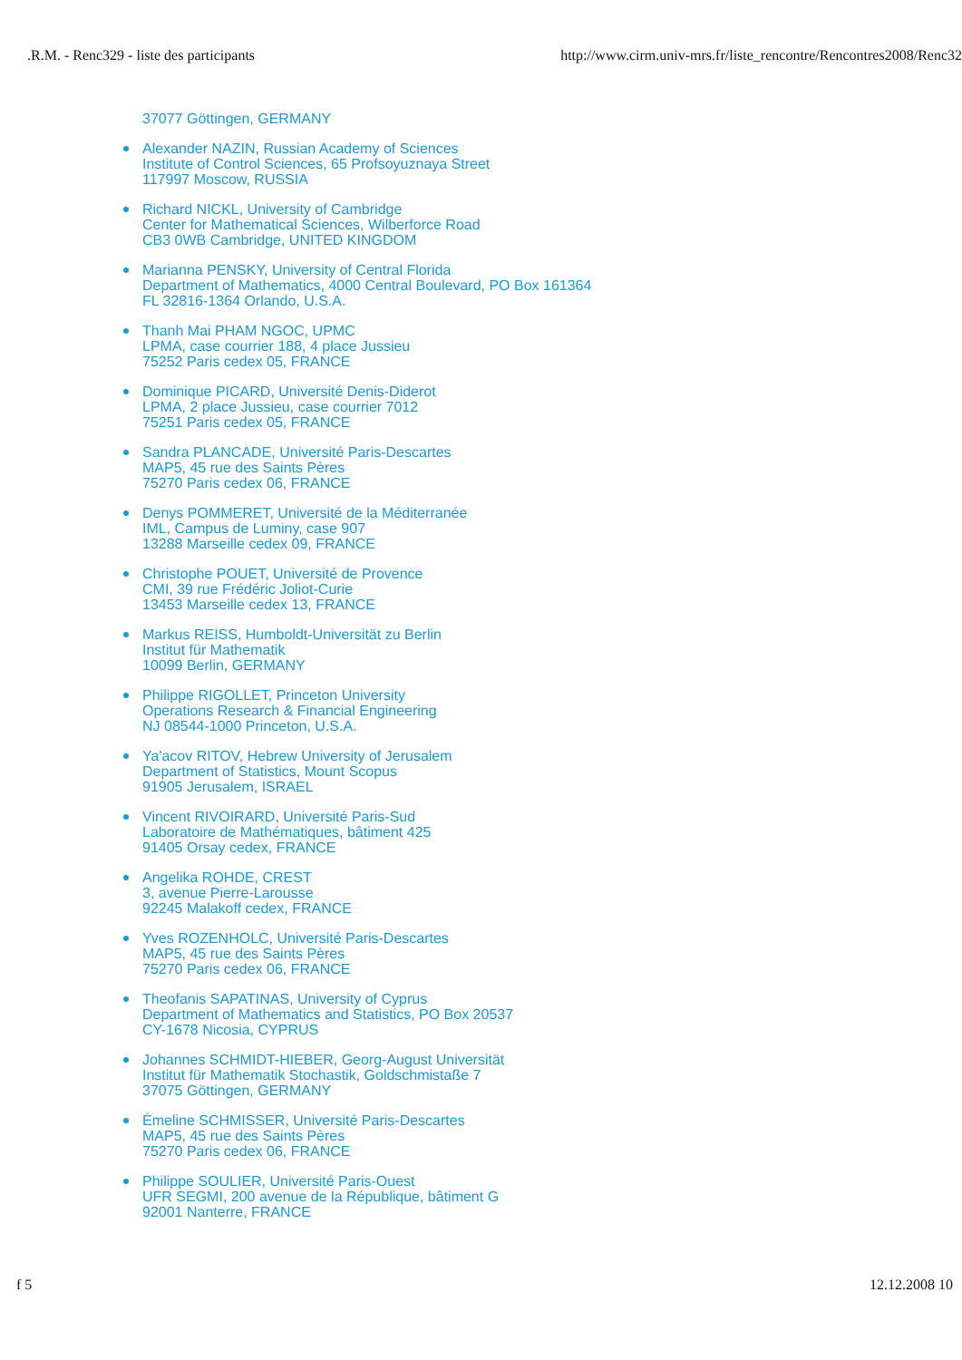.R.M. - Renc329 - liste des participants http://www.cirm.univ-mrs.fr/liste_rencontre/Rencontres2008/Renc32
37077 Göttingen, GERMANY
Alexander NAZIN, Russian Academy of Sciences
Institute of Control Sciences, 65 Profsoyuznaya Street
117997 Moscow, RUSSIA
Richard NICKL, University of Cambridge
Center for Mathematical Sciences, Wilberforce Road
CB3 0WB Cambridge, UNITED KINGDOM
Marianna PENSKY, University of Central Florida
Department of Mathematics, 4000 Central Boulevard, PO Box 161364
FL 32816-1364 Orlando, U.S.A.
Thanh Mai PHAM NGOC, UPMC
LPMA, case courrier 188, 4 place Jussieu
75252 Paris cedex 05, FRANCE
Dominique PICARD, Université Denis-Diderot
LPMA, 2 place Jussieu, case courrier 7012
75251 Paris cedex 05, FRANCE
Sandra PLANCADE, Université Paris-Descartes
MAP5, 45 rue des Saints Pères
75270 Paris cedex 06, FRANCE
Denys POMMERET, Université de la Méditerranée
IML, Campus de Luminy, case 907
13288 Marseille cedex 09, FRANCE
Christophe POUET, Université de Provence
CMI, 39 rue Frédéric Joliot-Curie
13453 Marseille cedex 13, FRANCE
Markus REISS, Humboldt-Universität zu Berlin
Institut für Mathematik
10099 Berlin, GERMANY
Philippe RIGOLLET, Princeton University
Operations Research & Financial Engineering
NJ 08544-1000 Princeton, U.S.A.
Ya'acov RITOV, Hebrew University of Jerusalem
Department of Statistics, Mount Scopus
91905 Jerusalem, ISRAEL
Vincent RIVOIRARD, Université Paris-Sud
Laboratoire de Mathématiques, bâtiment 425
91405 Orsay cedex, FRANCE
Angelika ROHDE, CREST
3, avenue Pierre-Larousse
92245 Malakoff cedex, FRANCE
Yves ROZENHOLC, Université Paris-Descartes
MAP5, 45 rue des Saints Pères
75270 Paris cedex 06, FRANCE
Theofanis SAPATINAS, University of Cyprus
Department of Mathematics and Statistics, PO Box 20537
CY-1678 Nicosia, CYPRUS
Johannes SCHMIDT-HIEBER, Georg-August Universität
Institut für Mathematik Stochastik, Goldschmistaße 7
37075 Göttingen, GERMANY
Émeline SCHMISSER, Université Paris-Descartes
MAP5, 45 rue des Saints Pères
75270 Paris cedex 06, FRANCE
Philippe SOULIER, Université Paris-Ouest
UFR SEGMI, 200 avenue de la République, bâtiment G
92001 Nanterre, FRANCE
f 5 12.12.2008 10